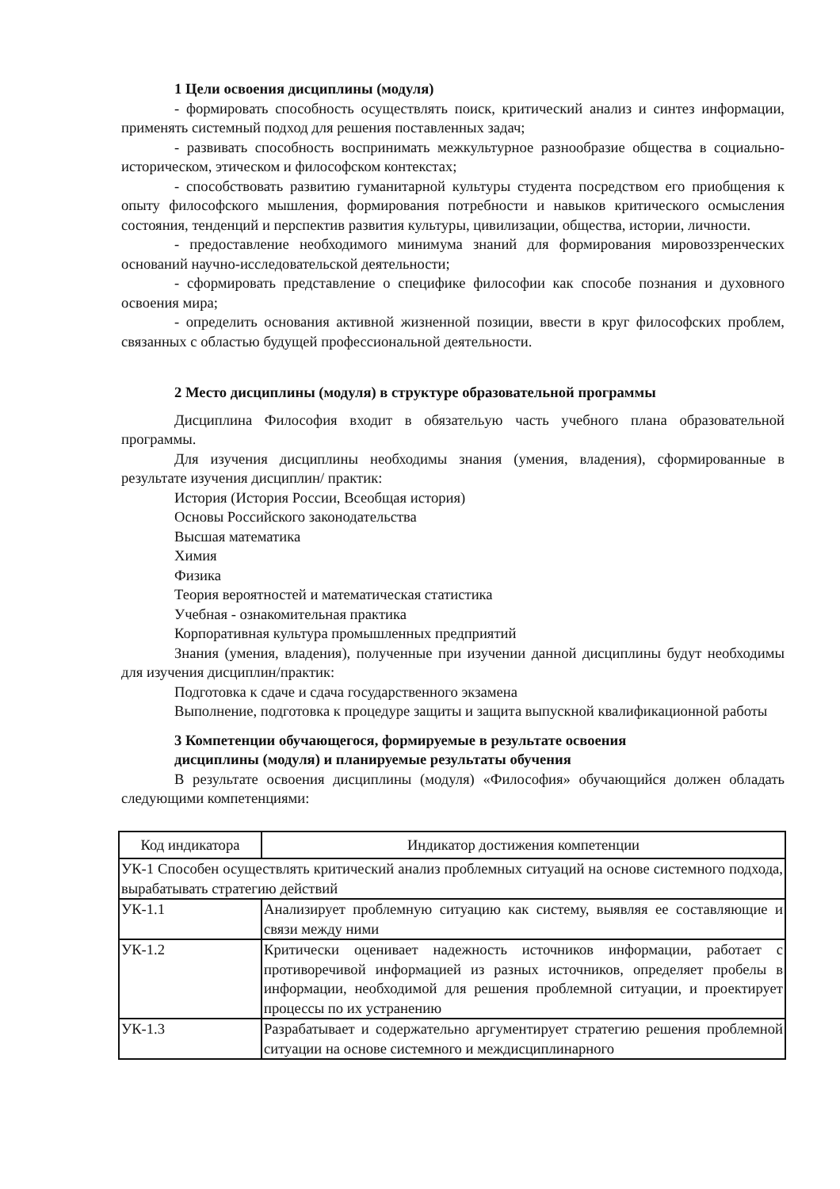1 Цели освоения дисциплины (модуля)
- формировать способность осуществлять поиск, критический анализ и синтез информации, применять системный подход для решения поставленных задач;
- развивать способность воспринимать межкультурное разнообразие общества в социально-историческом, этическом и философском контекстах;
- способствовать развитию гуманитарной культуры студента посредством его приобщения к опыту философского мышления, формирования потребности и навыков критического осмысления состояния, тенденций и перспектив развития культуры, цивилизации, общества, истории, личности.
- предоставление необходимого минимума знаний для формирования мировоззренческих оснований научно-исследовательской деятельности;
- сформировать представление о специфике философии как способе познания и духовного освоения мира;
- определить основания активной жизненной позиции, ввести в круг философских проблем, связанных с областью будущей профессиональной деятельности.
2 Место дисциплины (модуля) в структуре образовательной программы
Дисциплина Философия входит в обязательую часть учебного плана образовательной программы.
Для изучения дисциплины необходимы знания (умения, владения), сформированные в результате изучения дисциплин/ практик:
История (История России, Всеобщая история)
Основы Российского законодательства
Высшая математика
Химия
Физика
Теория вероятностей и математическая статистика
Учебная - ознакомительная практика
Корпоративная культура промышленных предприятий
Знания (умения, владения), полученные при изучении данной дисциплины будут необходимы для изучения дисциплин/практик:
Подготовка к сдаче и сдача государственного экзамена
Выполнение, подготовка к процедуре защиты и защита выпускной квалификационной работы
3 Компетенции обучающегося, формируемые в результате освоения
дисциплины (модуля) и планируемые результаты обучения
В результате освоения дисциплины (модуля) «Философия» обучающийся должен обладать следующими компетенциями:
| Код индикатора | Индикатор достижения компетенции |
| УК-1 Способен осуществлять критический анализ проблемных ситуаций на основе системного подхода, вырабатывать стратегию действий | |
| УК-1.1 | Анализирует проблемную ситуацию как систему, выявляя ее составляющие и связи между ними |
| УК-1.2 | Критически оценивает надежность источников информации, работает с противоречивой информацией из разных источников, определяет пробелы в информации, необходимой для решения проблемной ситуации, и проектирует процессы по их устранению |
| УК-1.3 | Разрабатывает и содержательно аргументирует стратегию решения проблемной ситуации на основе системного и междисциплинарного |